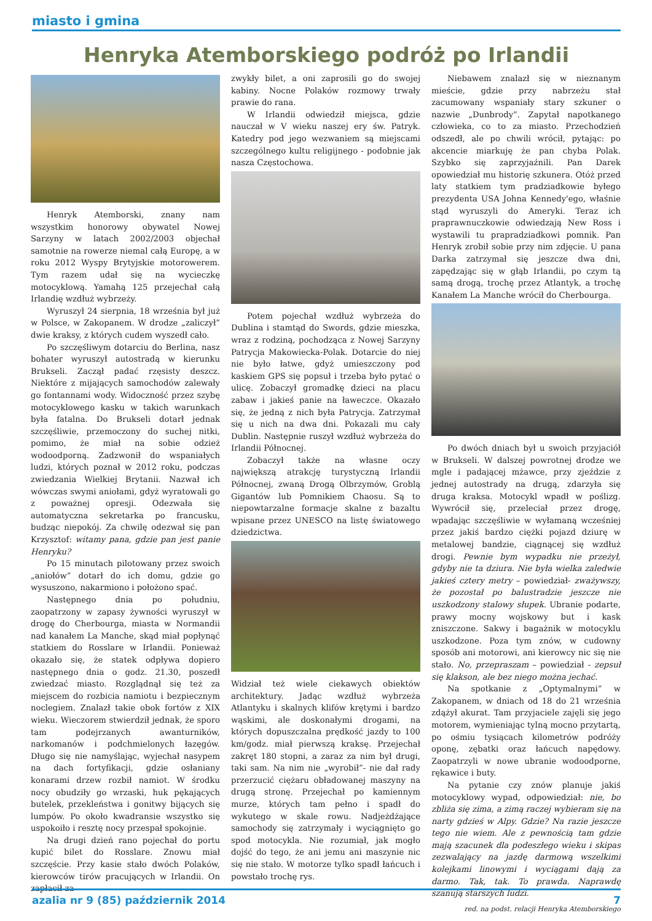miasto i gmina
Henryka Atemborskiego podróż po Irlandii
Henryk Atemborski, znany nam wszystkim honorowy obywatel Nowej Sarzyny w latach 2002/2003 objechał samotnie na rowerze niemal całą Europę, a w roku 2012 Wyspy Brytyjskie motorowerem. Tym razem udał się na wycieczkę motocyklową. Yamahą 125 przejechał całą Irlandię wzdłuż wybrzeży.
Wyruszył 24 sierpnia, 18 września był już w Polsce, w Zakopanem. W drodze „zaliczył” dwie kraksy, z których cudem wyszedł cało.
Po szczęśliwym dotarciu do Berlina, nasz bohater wyruszył autostradą w kierunku Brukseli. Zaczął padać rzęsisty deszcz. Niektóre z mijających samochodów zalewały go fontannami wody. Widoczność przez szybę motocyklowego kasku w takich warunkach była fatalna. Do Brukseli dotarł jednak szczęśliwie, przemoczony do suchej nitki, pomimo, że miał na sobie odzież wodoodporną. Zadzwonił do wspaniałych ludzi, których poznał w 2012 roku, podczas zwiedzania Wielkiej Brytanii. Nazwał ich wówczas swymi aniołami, gdyż wyratowali go z poważnej opresji. Odezwała się automatyczna sekretarka po francusku, budząc niepokój. Za chwilę odezwał się pan Krzysztof: witamy pana, gdzie pan jest panie Henryku?
Po 15 minutach pilotowany przez swoich „aniołów” dotarł do ich domu, gdzie go wysuszono, nakarmiono i położono spać.
Następnego dnia po południu, zaopatrzony w zapasy żywności wyruszył w drogę do Cherbourga, miasta w Normandii nad kanałem La Manche, skąd miał popłynąć statkiem do Rosslare w Irlandii. Ponieważ okazało się, że statek odpływa dopiero następnego dnia o godz. 21.30, poszedł zwiedzać miasto. Rozglądnął się też za miejscem do rozbicia namiotu i bezpiecznym noclegiem. Znalazł takie obok fortów z XIX wieku. Wieczorem stwierdził jednak, że sporo tam podejrzanych awanturników, narkomanów i podchmielonych łazęgów. Długo się nie namyślając, wyjechał nasypem na dach fortyfikacji, gdzie osłaniany konarami drzew rozbił namiot. W środku nocy obudziły go wrzaski, huk pękających butelek, przekleństwa i gonitwy bijących się lumpów. Po około kwadransie wszystko się uspokoiło i resztę nocy przespał spokojnie.
Na drugi dzień rano pojechał do portu kupić bilet do Rosslare. Znowu miał szczęście. Przy kasie stało dwóch Polaków, kierowców tirów pracujących w Irlandii. On zapłacił za
zwykły bilet, a oni zaprosili go do swojej kabiny. Nocne Polaków rozmowy trwały prawie do rana.
W Irlandii odwiedził miejsca, gdzie nauczał w V wieku naszej ery św. Patryk. Katedry pod jego wezwaniem są miejscami szczególnego kultu religijnego - podobnie jak nasza Częstochowa.
Potem pojechał wzdłuż wybrzeża do Dublina i stamtąd do Swords, gdzie mieszka, wraz z rodziną, pochodząca z Nowej Sarzyny Patrycja Makowiecka-Polak. Dotarcie do niej nie było łatwe, gdyż umieszczony pod kaskiem GPS się popsuł i trzeba było pytać o ulicę. Zobaczył gromadkę dzieci na placu zabaw i jakieś panie na ławeczce. Okazało się, że jedną z nich była Patrycja. Zatrzymał się u nich na dwa dni. Pokazali mu cały Dublin. Następnie ruszył wzdłuż wybrzeża do Irlandii Północnej.
Zobaczył także na własne oczy największą atrakcję turystyczną Irlandii Północnej, zwaną Drogą Olbrzymów, Groblą Gigantów lub Pomnikiem Chaosu. Są to niepowtarzalne formacje skalne z bazaltu wpisane przez UNESCO na listę światowego dziedzictwa.
Widział też wiele ciekawych obiektów architektury. Jadąc wzdłuż wybrzeża Atlantyku i skalnych klifów krętymi i bardzo wąskimi, ale doskonałymi drogami, na których dopuszczalna prędkość jazdy to 100 km/godz. miał pierwszą kraksę. Przejechał zakręt 180 stopni, a zaraz za nim był drugi, taki sam. Na nim nie „wyrobił”- nie dał rady przerzucić ciężaru obładowanej maszyny na drugą stronę. Przejechał po kamiennym murze, których tam pełno i spadł do wykutego w skale rowu. Nadjeżdżające samochody się zatrzymały i wyciągnięto go spod motocykla. Nie rozumiał, jak mogło dojść do tego, że ani jemu ani maszynie nic się nie stało. W motorze tylko spadł łańcuch i powstało trochę rys.
Niebawem znalazł się w nieznanym mieście, gdzie przy nabrzeżu stał zacumowany wspaniały stary szkuner o nazwie „Dunbrody”. Zapytał napotkanego człowieka, co to za miasto. Przechodzień odszedł, ale po chwili wrócił, pytając: po akcencie miarkuję że pan chyba Polak. Szybko się zaprzyjaźnili. Pan Darek opowiedział mu historię szkunera. Otóż przed laty statkiem tym pradziadkowie byłego prezydenta USA Johna Kennedy'ego, właśnie stąd wyruszyli do Ameryki. Teraz ich praprawnuczkowie odwiedzają New Ross i wystawili tu prapradziadkowi pomnik. Pan Henryk zrobił sobie przy nim zdjęcie. U pana Darka zatrzymał się jeszcze dwa dni, zapędzając się w głąb Irlandii, po czym tą samą drogą, trochę przez Atlantyk, a trochę Kanałem La Manche wrócił do Cherbourga.
Po dwóch dniach był u swoich przyjaciół w Brukseli. W dalszej powrotnej drodze we mgle i padającej mżawce, przy zjeździe z jednej autostrady na drugą, zdarzyła się druga kraksa. Motocykl wpadł w poślizg. Wywrócił się, przeleciał przez drogę, wpadając szczęśliwie w wyłamaną wcześniej przez jakiś bardzo ciężki pojazd dziurę w metalowej bandzie, ciągnącej się wzdłuż drogi. Pewnie bym wypadku nie przeżył, gdyby nie ta dziura. Nie była wielka zaledwie jakieś cztery metry – powiedział- zważywszy, że pozostał po balustradzie jeszcze nie uszkodzony stalowy słupek. Ubranie podarte, prawy mocny wojskowy but i kask zniszczone. Sakwy i bagażnik w motocyklu uszkodzone. Poza tym znów, w cudowny sposób ani motorowi, ani kierowcy nic się nie stało. No, przepraszam – powiedział - zepsuł się klakson, ale bez niego można jechać.
Na spotkanie z „Optymalnymi” w Zakopanem, w dniach od 18 do 21 września zdążył akurat. Tam przyjaciele zajęli się jego motorem, wymieniając tylną mocno przytartą, po ośmiu tysiącach kilometrów podróży oponę, zębatki oraz łańcuch napędowy. Zaopatrzyli w nowe ubranie wodoodporne, rękawice i buty.
Na pytanie czy znów planuje jakiś motocyklowy wypad, odpowiedział: nie, bo zbliża się zima, a zimą raczej wybieram się na narty gdzieś w Alpy. Gdzie? Na razie jeszcze tego nie wiem. Ale z pewnością tam gdzie mają szacunek dla podeszłego wieku i skipas zezwalający na jazdę darmową wszelkimi kolejkami linowymi i wyciągami dają za darmo. Tak, tak. To prawda. Naprawdę szanują starszych ludzi.
red. na podst. relacji Henryka Atemborskiego
azalia nr 9 (85) październik 2014 7